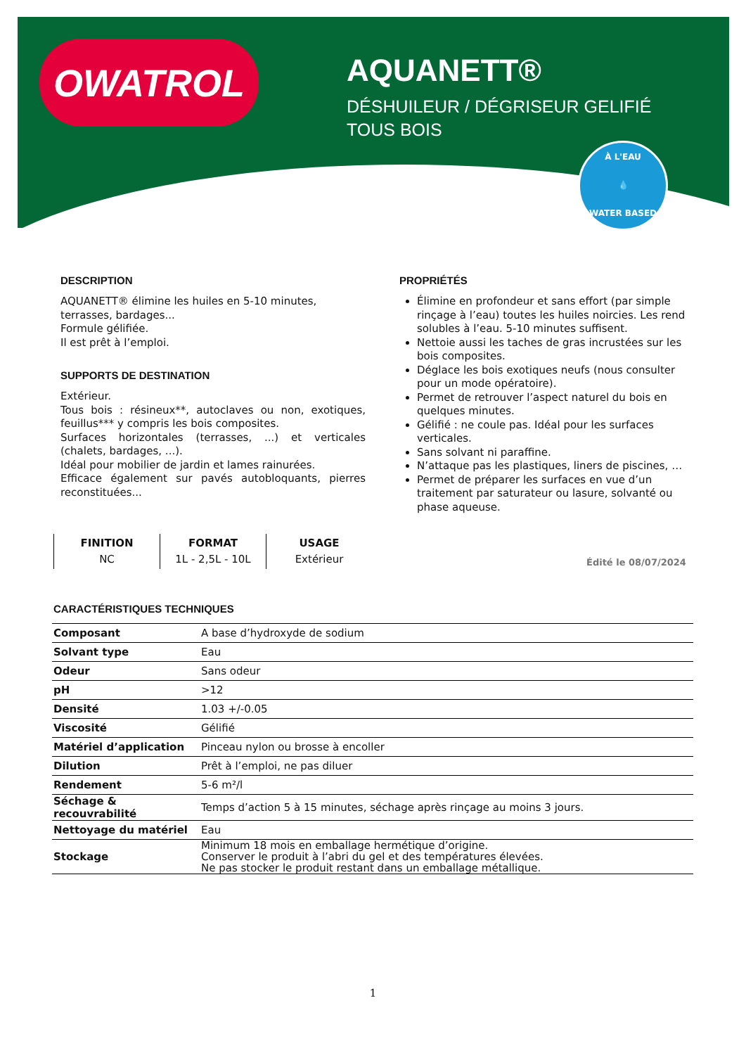OWATROL
AQUANETT®
DÉSHUILEUR / DÉGRISEUR GELIFIÉ
TOUS BOIS
À L'EAU
💧
WATER BASED
DESCRIPTION
AQUANETT® élimine les huiles en 5-10 minutes, terrasses, bardages...
Formule gélifiée.
Il est prêt à l’emploi.
SUPPORTS DE DESTINATION
Extérieur.
Tous bois : résineux**, autoclaves ou non, exotiques, feuillus*** y compris les bois composites.
Surfaces horizontales (terrasses, ...) et verticales (chalets, bardages, ...).
Idéal pour mobilier de jardin et lames rainurées.
Efficace également sur pavés autobloquants, pierres reconstituées...
PROPRIÉTÉS
Élimine en profondeur et sans effort (par simple rinçage à l’eau) toutes les huiles noircies. Les rend solubles à l’eau. 5-10 minutes suffisent.
Nettoie aussi les taches de gras incrustées sur les bois composites.
Déglace les bois exotiques neufs (nous consulter pour un mode opératoire).
Permet de retrouver l’aspect naturel du bois en quelques minutes.
Gélifié : ne coule pas. Idéal pour les surfaces verticales.
Sans solvant ni paraffine.
N’attaque pas les plastiques, liners de piscines, …
Permet de préparer les surfaces en vue d’un traitement par saturateur ou lasure, solvanté ou phase aqueuse.
FINITION
NC
FORMAT
1L - 2,5L - 10L
USAGE
Extérieur
Édité le 08/07/2024
CARACTÉRISTIQUES TECHNIQUES
| Composant | A base d’hydroxyde de sodium |
| Solvant type | Eau |
| Odeur | Sans odeur |
| pH | >12 |
| Densité | 1.03 +/-0.05 |
| Viscosité | Gélifié |
| Matériel d’application | Pinceau nylon ou brosse à encoller |
| Dilution | Prêt à l’emploi, ne pas diluer |
| Rendement | 5-6 m²/l |
| Séchage & recouvrabilité | Temps d’action 5 à 15 minutes, séchage après rinçage au moins 3 jours. |
| Nettoyage du matériel | Eau |
| Stockage | Minimum 18 mois en emballage hermétique d’origine. Conserver le produit à l’abri du gel et des températures élevées. Ne pas stocker le produit restant dans un emballage métallique. |
1